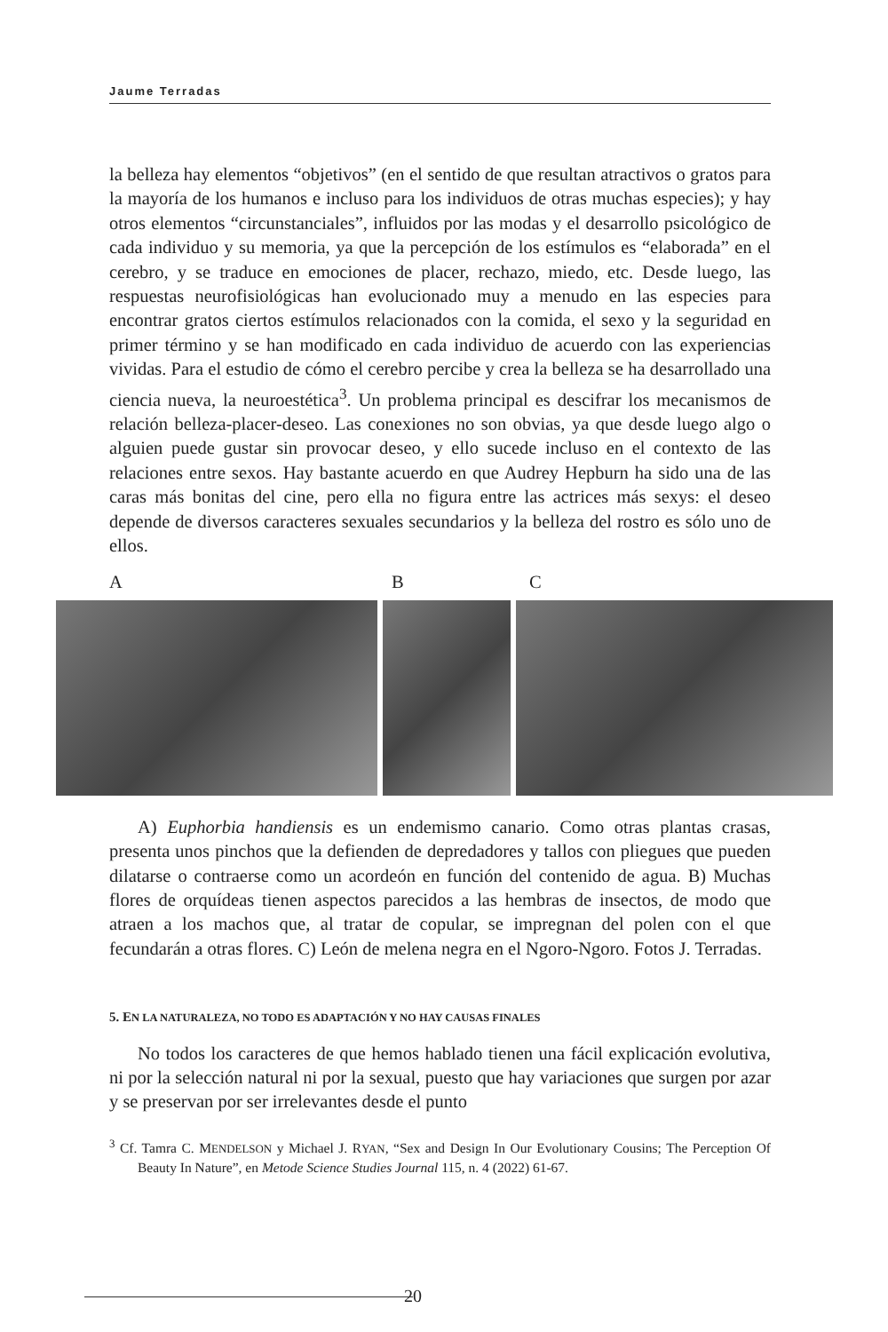Jaume Terradas
la belleza hay elementos “objetivos” (en el sentido de que resultan atractivos o gratos para la mayoría de los humanos e incluso para los individuos de otras muchas especies); y hay otros elementos “circunstanciales”, influidos por las modas y el desarrollo psicológico de cada individuo y su memoria, ya que la percepción de los estímulos es “elaborada” en el cerebro, y se traduce en emociones de placer, rechazo, miedo, etc. Desde luego, las respuestas neurofisiológicas han evolucionado muy a menudo en las especies para encontrar gratos ciertos estímulos relacionados con la comida, el sexo y la seguridad en primer término y se han modificado en cada individuo de acuerdo con las experiencias vividas. Para el estudio de cómo el cerebro percibe y crea la belleza se ha desarrollado una ciencia nueva, la neuroestética<sup>3</sup>. Un problema principal es descifrar los mecanismos de relación belleza-placer-deseo. Las conexiones no son obvias, ya que desde luego algo o alguien puede gustar sin provocar deseo, y ello sucede incluso en el contexto de las relaciones entre sexos. Hay bastante acuerdo en que Audrey Hepburn ha sido una de las caras más bonitas del cine, pero ella no figura entre las actrices más sexys: el deseo depende de diversos caracteres sexuales secundarios y la belleza del rostro es sólo uno de ellos.
A B C
A) Euphorbia handiensis es un endemismo canario. Como otras plantas crasas, presenta unos pinchos que la defienden de depredadores y tallos con pliegues que pueden dilatarse o contraerse como un acordeón en función del contenido de agua. B) Muchas flores de orquídeas tienen aspectos parecidos a las hembras de insectos, de modo que atraen a los machos que, al tratar de copular, se impregnan del polen con el que fecundarán a otras flores. C) León de melena negra en el Ngoro-Ngoro. Fotos J. Terradas.
5. EN LA NATURALEZA, NO TODO ES ADAPTACIÓN Y NO HAY CAUSAS FINALES
No todos los caracteres de que hemos hablado tienen una fácil explicación evolutiva, ni por la selección natural ni por la sexual, puesto que hay variaciones que surgen por azar y se preservan por ser irrelevantes desde el punto
<sup>3</sup> Cf. Tamra C. MENDELSON y Michael J. RYAN, “Sex and Design In Our Evolutionary Cousins; The Perception Of Beauty In Nature”, en Metode Science Studies Journal 115, n. 4 (2022) 61-67.
20